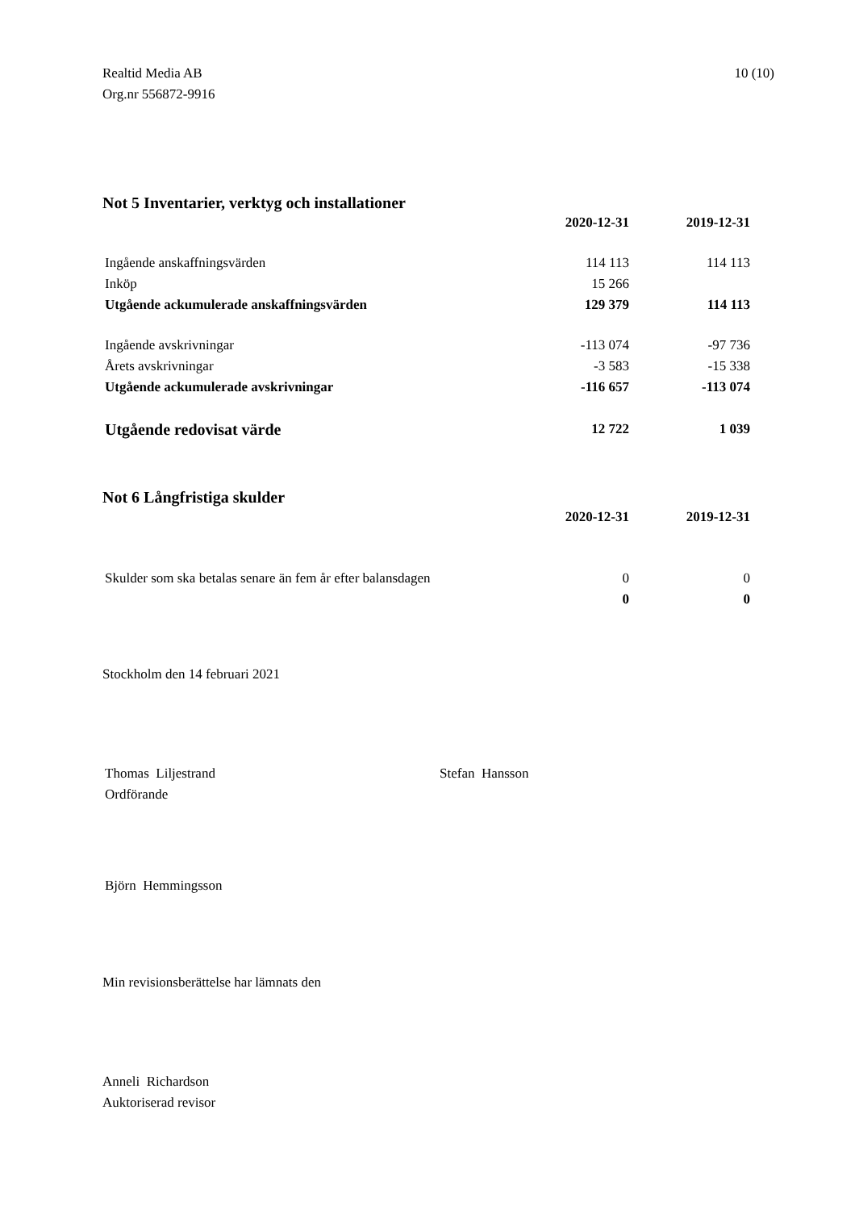Realtid Media AB
Org.nr 556872-9916
10 (10)
Not 5 Inventarier, verktyg och installationer
| | 2020-12-31 | 2019-12-31 |
| Ingående anskaffningsvärden | 114 113 | 114 113 |
| Inköp | 15 266 | |
| Utgående ackumulerade anskaffningsvärden | 129 379 | 114 113 |
| Ingående avskrivningar | -113 074 | -97 736 |
| Årets avskrivningar | -3 583 | -15 338 |
| Utgående ackumulerade avskrivningar | -116 657 | -113 074 |
| Utgående redovisat värde | 12 722 | 1 039 |
Not 6 Långfristiga skulder
| | 2020-12-31 | 2019-12-31 |
| Skulder som ska betalas senare än fem år efter balansdagen | 0 | 0 |
| | 0 | 0 |
Stockholm den 14 februari 2021
Thomas Liljestrand
Ordförande
Stefan Hansson
Björn Hemmingsson
Min revisionsberättelse har lämnats den
Anneli Richardson
Auktoriserad revisor